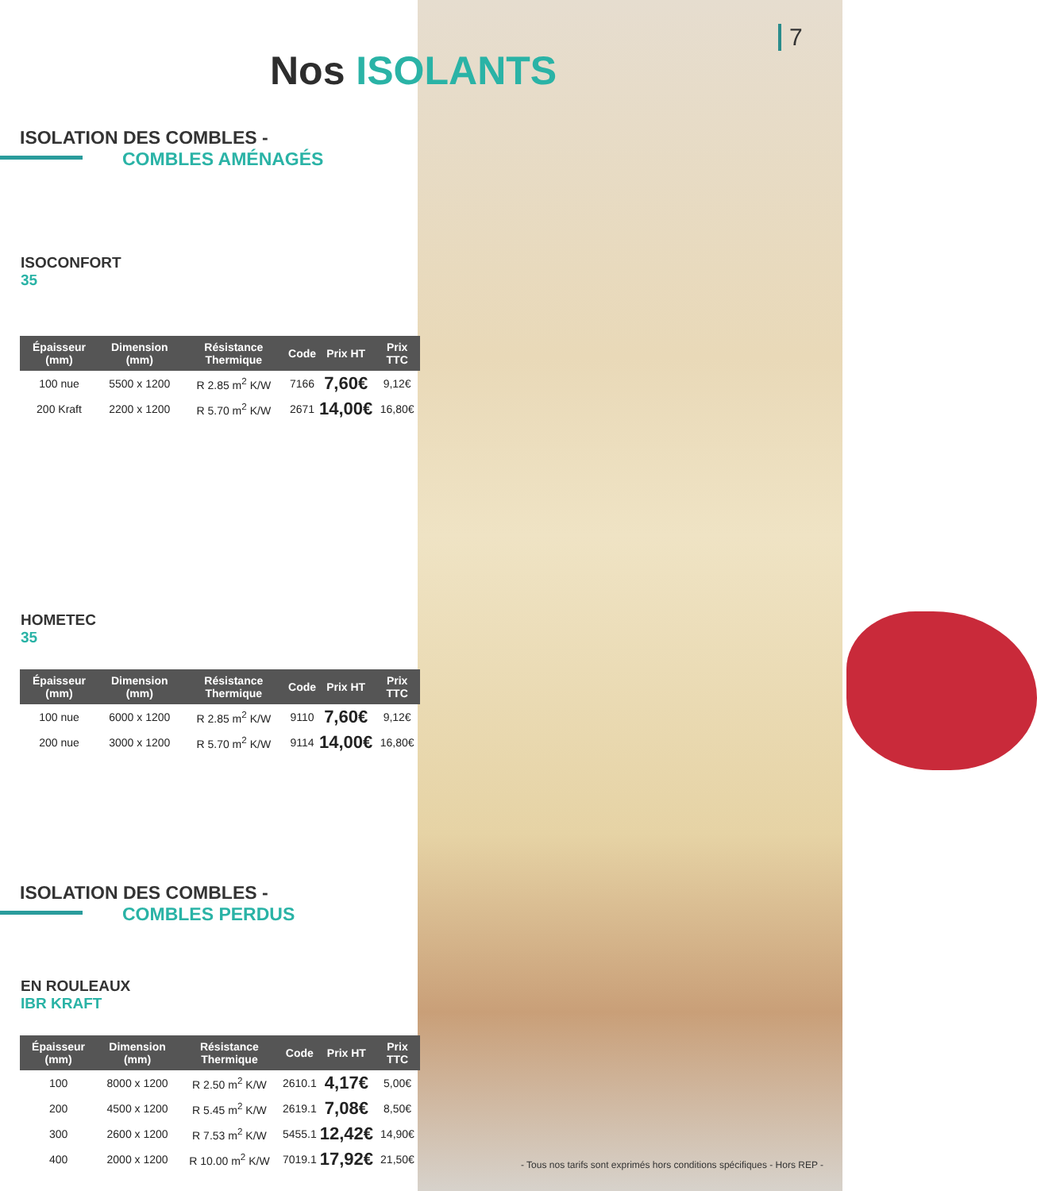7
Nos ISOLANTS
ISOLATION DES COMBLES -
COMBLES AMÉNAGÉS
ISOCONFORT
35
| Épaisseur (mm) | Dimension (mm) | Résistance Thermique | Code | Prix HT | Prix TTC |
| --- | --- | --- | --- | --- | --- |
| 100 nue | 5500 x 1200 | R 2.85 m<sup>2</sup> K/W | 7166 | 7,60€ | 9,12€ |
| 200 Kraft | 2200 x 1200 | R 5.70 m<sup>2</sup> K/W | 2671 | 14,00€ | 16,80€ |
HOMETEC
35
| Épaisseur (mm) | Dimension (mm) | Résistance Thermique | Code | Prix HT | Prix TTC |
| --- | --- | --- | --- | --- | --- |
| 100 nue | 6000 x 1200 | R 2.85 m<sup>2</sup> K/W | 9110 | 7,60€ | 9,12€ |
| 200 nue | 3000 x 1200 | R 5.70 m<sup>2</sup> K/W | 9114 | 14,00€ | 16,80€ |
ISOLATION DES COMBLES -
COMBLES PERDUS
EN ROULEAUX
IBR KRAFT
| Épaisseur (mm) | Dimension (mm) | Résistance Thermique | Code | Prix HT | Prix TTC |
| --- | --- | --- | --- | --- | --- |
| 100 | 8000 x 1200 | R 2.50 m<sup>2</sup> K/W | 2610.1 | 4,17€ | 5,00€ |
| 200 | 4500 x 1200 | R 5.45 m<sup>2</sup> K/W | 2619.1 | 7,08€ | 8,50€ |
| 300 | 2600 x 1200 | R 7.53 m<sup>2</sup> K/W | 5455.1 | 12,42€ | 14,90€ |
| 400 | 2000 x 1200 | R 10.00 m<sup>2</sup> K/W | 7019.1 | 17,92€ | 21,50€ |
- Tous nos tarifs sont exprimés hors conditions spécifiques - Hors REP -